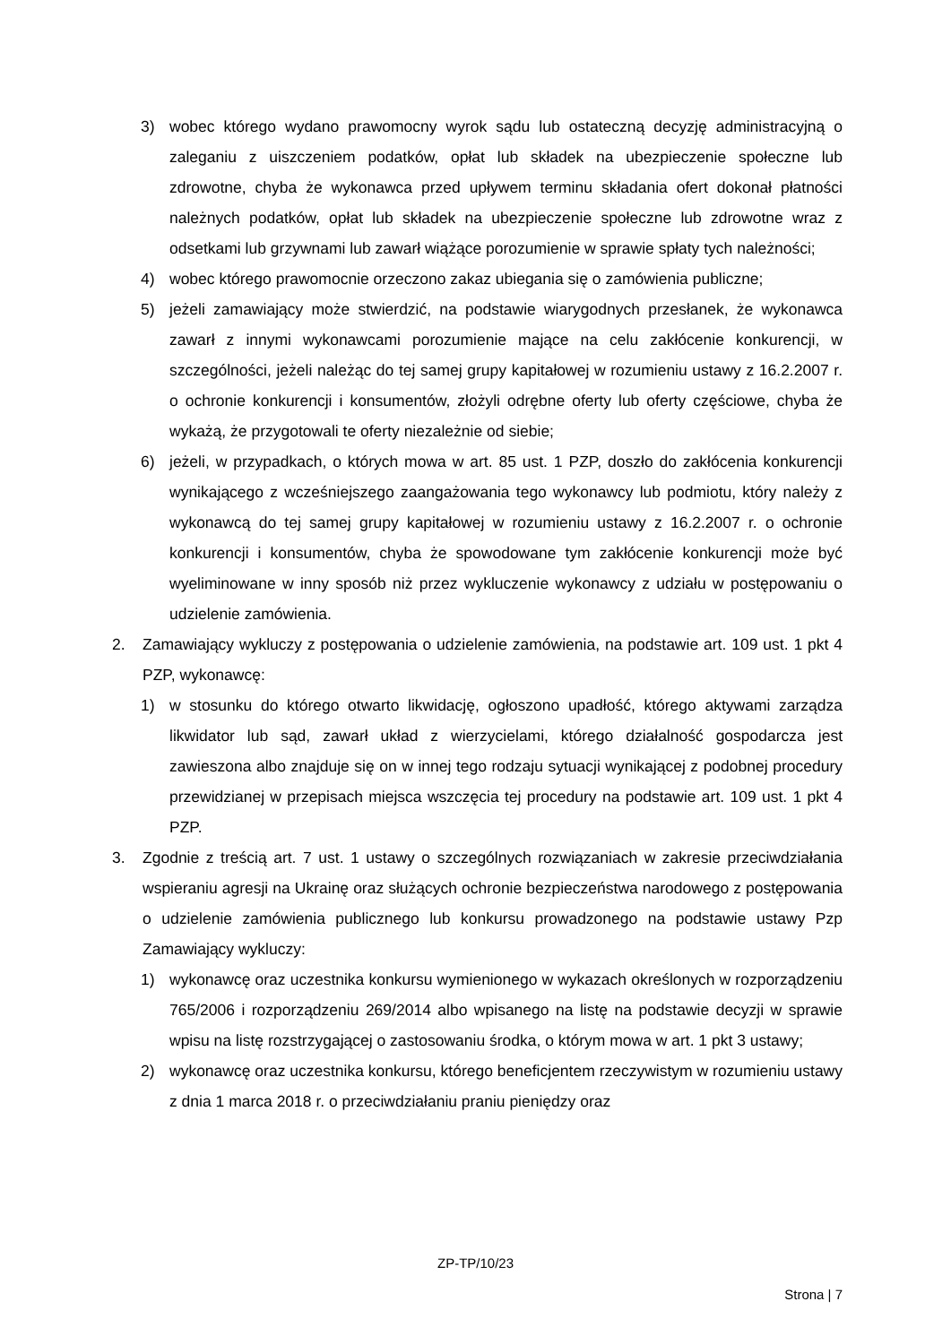3) wobec którego wydano prawomocny wyrok sądu lub ostateczną decyzję administracyjną o zaleganiu z uiszczeniem podatków, opłat lub składek na ubezpieczenie społeczne lub zdrowotne, chyba że wykonawca przed upływem terminu składania ofert dokonał płatności należnych podatków, opłat lub składek na ubezpieczenie społeczne lub zdrowotne wraz z odsetkami lub grzywnami lub zawarł wiążące porozumienie w sprawie spłaty tych należności;
4) wobec którego prawomocnie orzeczono zakaz ubiegania się o zamówienia publiczne;
5) jeżeli zamawiający może stwierdzić, na podstawie wiarygodnych przesłanek, że wykonawca zawarł z innymi wykonawcami porozumienie mające na celu zakłócenie konkurencji, w szczególności, jeżeli należąc do tej samej grupy kapitałowej w rozumieniu ustawy z 16.2.2007 r. o ochronie konkurencji i konsumentów, złożyli odrębne oferty lub oferty częściowe, chyba że wykażą, że przygotowali te oferty niezależnie od siebie;
6) jeżeli, w przypadkach, o których mowa w art. 85 ust. 1 PZP, doszło do zakłócenia konkurencji wynikającego z wcześniejszego zaangażowania tego wykonawcy lub podmiotu, który należy z wykonawcą do tej samej grupy kapitałowej w rozumieniu ustawy z 16.2.2007 r. o ochronie konkurencji i konsumentów, chyba że spowodowane tym zakłócenie konkurencji może być wyeliminowane w inny sposób niż przez wykluczenie wykonawcy z udziału w postępowaniu o udzielenie zamówienia.
2. Zamawiający wykluczy z postępowania o udzielenie zamówienia, na podstawie art. 109 ust. 1 pkt 4 PZP, wykonawcę:
1) w stosunku do którego otwarto likwidację, ogłoszono upadłość, którego aktywami zarządza likwidator lub sąd, zawarł układ z wierzycielami, którego działalność gospodarcza jest zawieszona albo znajduje się on w innej tego rodzaju sytuacji wynikającej z podobnej procedury przewidzianej w przepisach miejsca wszczęcia tej procedury na podstawie art. 109 ust. 1 pkt 4 PZP.
3. Zgodnie z treścią art. 7 ust. 1 ustawy o szczególnych rozwiązaniach w zakresie przeciwdziałania wspieraniu agresji na Ukrainę oraz służących ochronie bezpieczeństwa narodowego z postępowania o udzielenie zamówienia publicznego lub konkursu prowadzonego na podstawie ustawy Pzp Zamawiający wykluczy:
1) wykonawcę oraz uczestnika konkursu wymienionego w wykazach określonych w rozporządzeniu 765/2006 i rozporządzeniu 269/2014 albo wpisanego na listę na podstawie decyzji w sprawie wpisu na listę rozstrzygającej o zastosowaniu środka, o którym mowa w art. 1 pkt 3 ustawy;
2) wykonawcę oraz uczestnika konkursu, którego beneficjentem rzeczywistym w rozumieniu ustawy z dnia 1 marca 2018 r. o przeciwdziałaniu praniu pieniędzy oraz
ZP-TP/10/23
Strona | 7